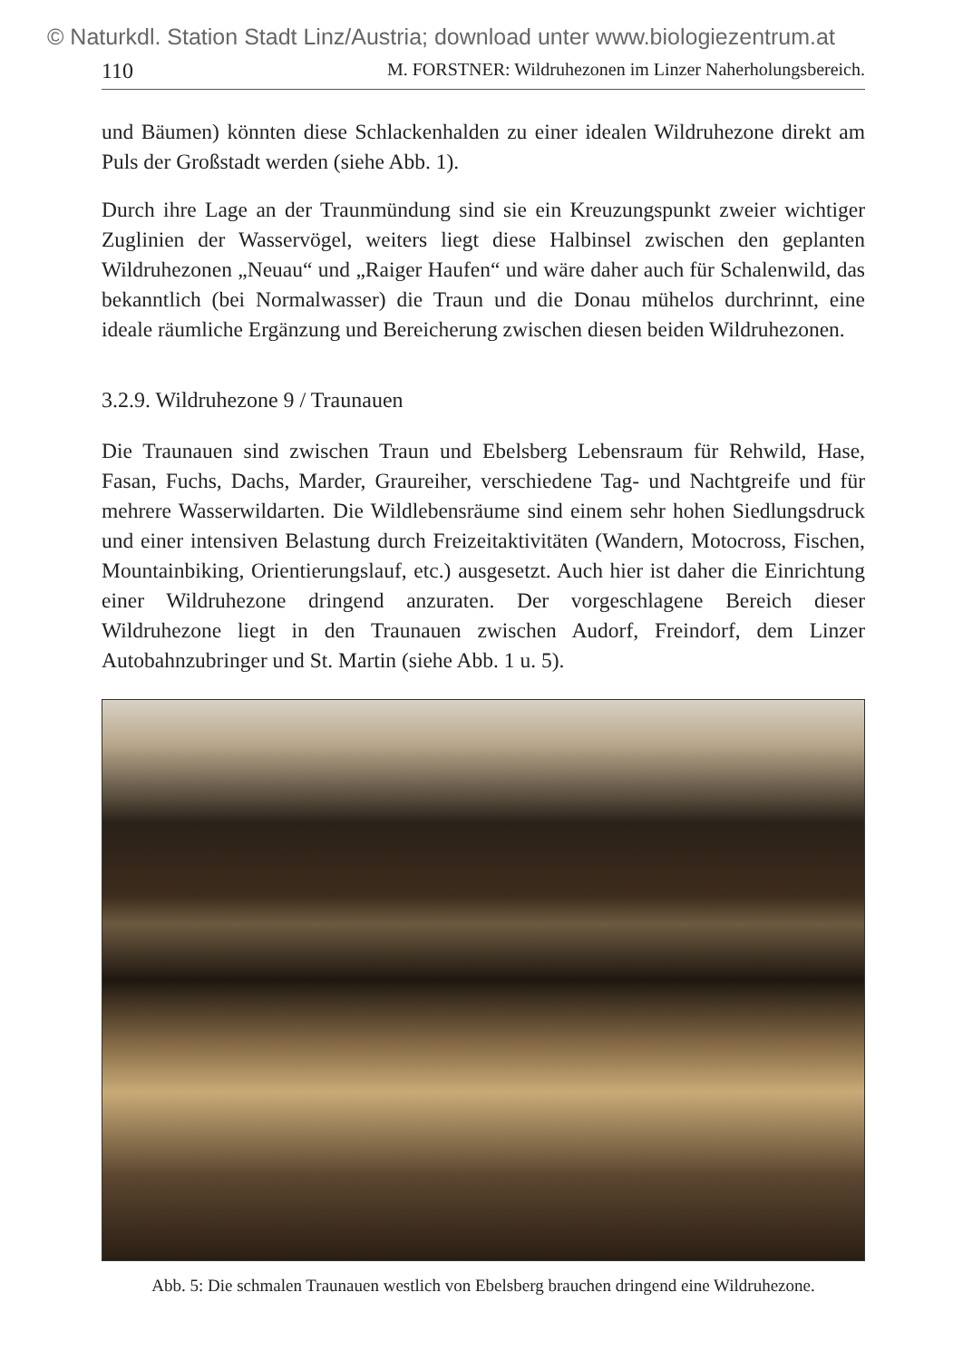© Naturkdl. Station Stadt Linz/Austria; download unter www.biologiezentrum.at
110 M. FORSTNER: Wildruhezonen im Linzer Naherholungsbereich.
und Bäumen) könnten diese Schlackenhalden zu einer idealen Wildruhezone direkt am Puls der Großstadt werden (siehe Abb. 1).
Durch ihre Lage an der Traunmündung sind sie ein Kreuzungspunkt zweier wichtiger Zuglinien der Wasservögel, weiters liegt diese Halbinsel zwischen den geplanten Wildruhezonen „Neuau“ und „Raiger Haufen“ und wäre daher auch für Schalenwild, das bekanntlich (bei Normalwasser) die Traun und die Donau mühelos durchrinnt, eine ideale räumliche Ergänzung und Bereicherung zwischen diesen beiden Wildruhezonen.
3.2.9. Wildruhezone 9 / Traunauen
Die Traunauen sind zwischen Traun und Ebelsberg Lebensraum für Rehwild, Hase, Fasan, Fuchs, Dachs, Marder, Graureiher, verschiedene Tag- und Nachtgreife und für mehrere Wasserwildarten. Die Wildlebensräume sind einem sehr hohen Siedlungsdruck und einer intensiven Belastung durch Freizeitaktivitäten (Wandern, Motocross, Fischen, Mountainbiking, Orientierungslauf, etc.) ausgesetzt. Auch hier ist daher die Einrichtung einer Wildruhezone dringend anzuraten. Der vorgeschlagene Bereich dieser Wildruhezone liegt in den Traunauen zwischen Audorf, Freindorf, dem Linzer Autobahnzubringer und St. Martin (siehe Abb. 1 u. 5).
Abb. 5: Die schmalen Traunauen westlich von Ebelsberg brauchen dringend eine Wildruhezone.